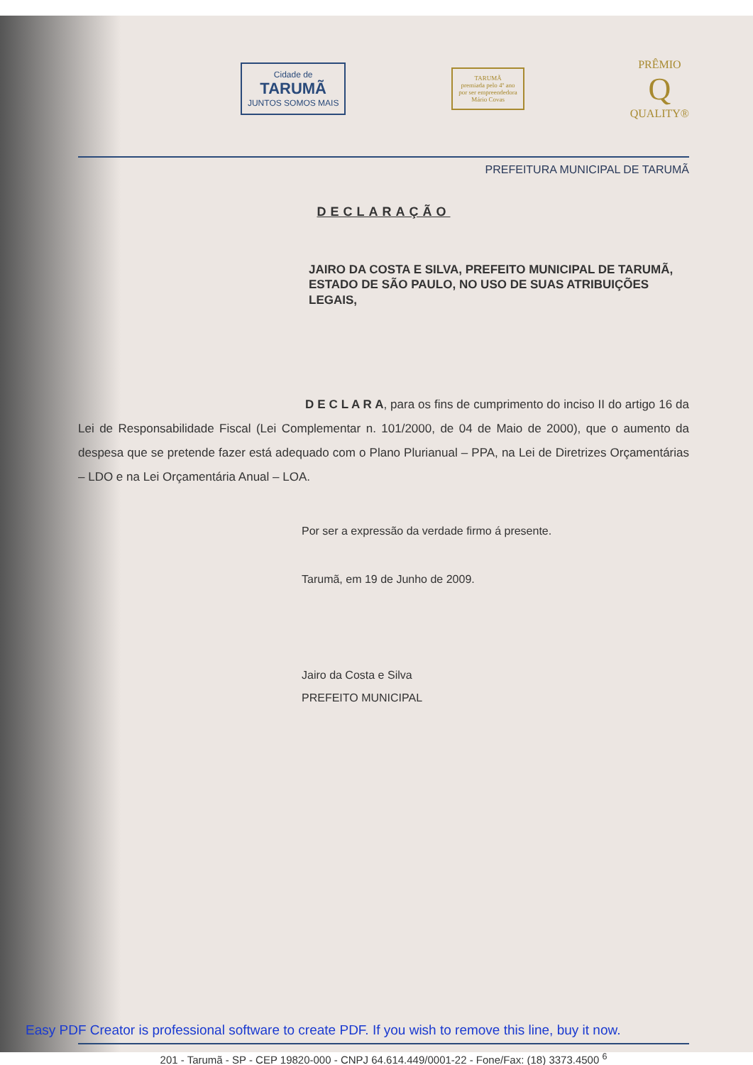Cidade de
TARUMÃ
JUNTOS SOMOS MAIS
TARUMÃ
premiada pelo 4º ano
por ser empreendedora
Mário Covas
PRÊMIO
Q
QUALITY®
PREFEITURA MUNICIPAL DE TARUMÃ
DECLARAÇÃO
JAIRO DA COSTA E SILVA, PREFEITO MUNICIPAL DE TARUMÃ, ESTADO DE SÃO PAULO, NO USO DE SUAS ATRIBUIÇÕES LEGAIS,
D E C L A R A, para os fins de cumprimento do inciso II do artigo 16 da Lei de Responsabilidade Fiscal (Lei Complementar n. 101/2000, de 04 de Maio de 2000), que o aumento da despesa que se pretende fazer está adequado com o Plano Plurianual – PPA, na Lei de Diretrizes Orçamentárias – LDO e na Lei Orçamentária Anual – LOA.
Por ser a expressão da verdade firmo á presente.
Tarumã, em 19 de Junho de 2009.
Jairo da Costa e Silva
PREFEITO MUNICIPAL
201 - Tarumã - SP - CEP 19820-000 - CNPJ 64.614.449/0001-22 - Fone/Fax: (18) 3373.4500 <sup>6</sup>
Easy PDF Creator is professional software to create PDF. If you wish to remove this line, buy it now.